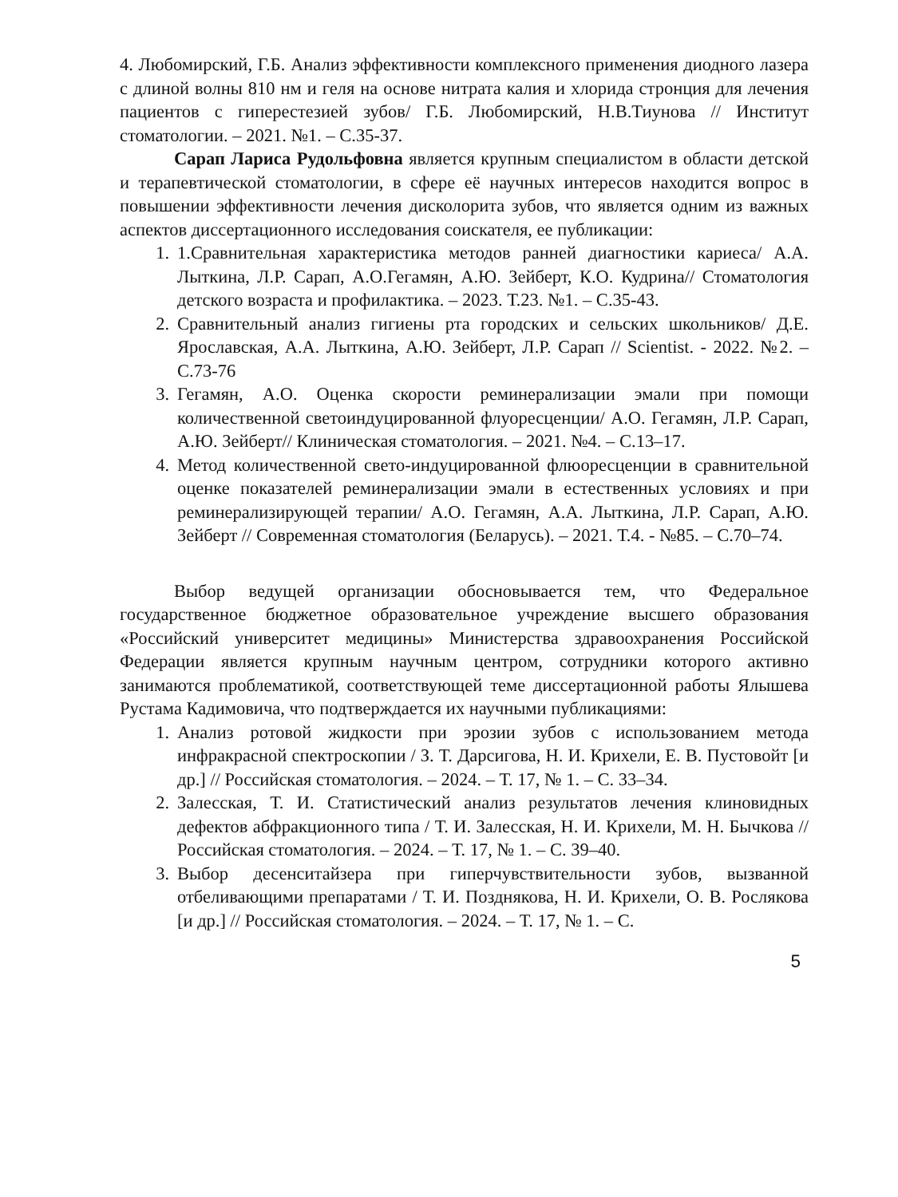4. Любомирский, Г.Б. Анализ эффективности комплексного применения диодного лазера с длиной волны 810 нм и геля на основе нитрата калия и хлорида стронция для лечения пациентов с гиперестезией зубов/ Г.Б. Любомирский, Н.В.Тиунова // Институт стоматологии. – 2021. №1. – С.35-37.
Сарап Лариса Рудольфовна является крупным специалистом в области детской и терапевтической стоматологии, в сфере её научных интересов находится вопрос в повышении эффективности лечения дисколорита зубов, что является одним из важных аспектов диссертационного исследования соискателя, ее публикации:
1. 1.Сравнительная характеристика методов ранней диагностики кариеса/ А.А. Лыткина, Л.Р. Сарап, А.О.Гегамян, А.Ю. Зейберт, К.О. Кудрина// Стоматология детского возраста и профилактика. – 2023. Т.23. №1. – С.35-43.
2. Сравнительный анализ гигиены рта городских и сельских школьников/ Д.Е. Ярославская, А.А. Лыткина, А.Ю. Зейберт, Л.Р. Сарап // Scientist. - 2022. №2. – С.73-76
3. Гегамян, А.О. Оценка скорости реминерализации эмали при помощи количественной светоиндуцированной флуоресценции/ А.О. Гегамян, Л.Р. Сарап, А.Ю. Зейберт// Клиническая стоматология. – 2021. №4. – С.13–17.
4. Метод количественной свето-индуцированной флюоресценции в сравнительной оценке показателей реминерализации эмали в естественных условиях и при реминерализирующей терапии/ А.О. Гегамян, А.А. Лыткина, Л.Р. Сарап, А.Ю. Зейберт // Современная стоматология (Беларусь). – 2021. Т.4. - №85. – С.70–74.
Выбор ведущей организации обосновывается тем, что Федеральное государственное бюджетное образовательное учреждение высшего образования «Российский университет медицины» Министерства здравоохранения Российской Федерации является крупным научным центром, сотрудники которого активно занимаются проблематикой, соответствующей теме диссертационной работы Ялышева Рустама Кадимовича, что подтверждается их научными публикациями:
1. Анализ ротовой жидкости при эрозии зубов с использованием метода инфракрасной спектроскопии / З. Т. Дарсигова, Н. И. Крихели, Е. В. Пустовойт [и др.] // Российская стоматология. – 2024. – Т. 17, № 1. – С. 33–34.
2. Залесская, Т. И. Статистический анализ результатов лечения клиновидных дефектов абфракционного типа / Т. И. Залесская, Н. И. Крихели, М. Н. Бычкова // Российская стоматология. – 2024. – Т. 17, № 1. – С. 39–40.
3. Выбор десенситайзера при гиперчувствительности зубов, вызванной отбеливающими препаратами / Т. И. Позднякова, Н. И. Крихели, О. В. Рослякова [и др.] // Российская стоматология. – 2024. – Т. 17, № 1. – С.
5